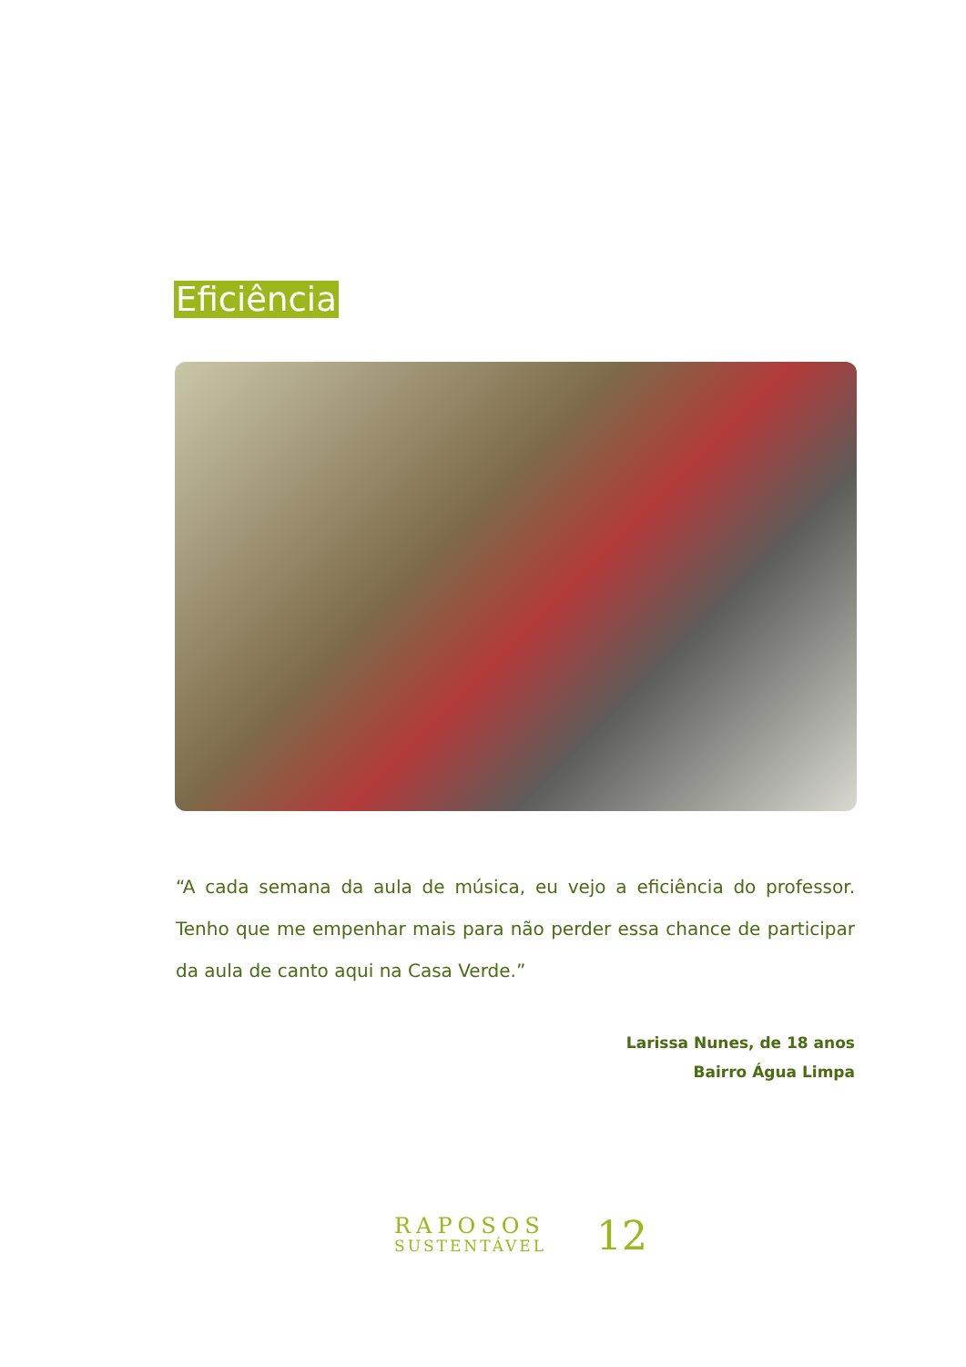Eficiência
“A cada semana da aula de música, eu vejo a eficiência do professor. Tenho que me empenhar mais para não perder essa chance de participar da aula de canto aqui na Casa Verde.”
Larissa Nunes, de 18 anos
Bairro Água Limpa
RAPOSOS
SUSTENTÁVEL
12